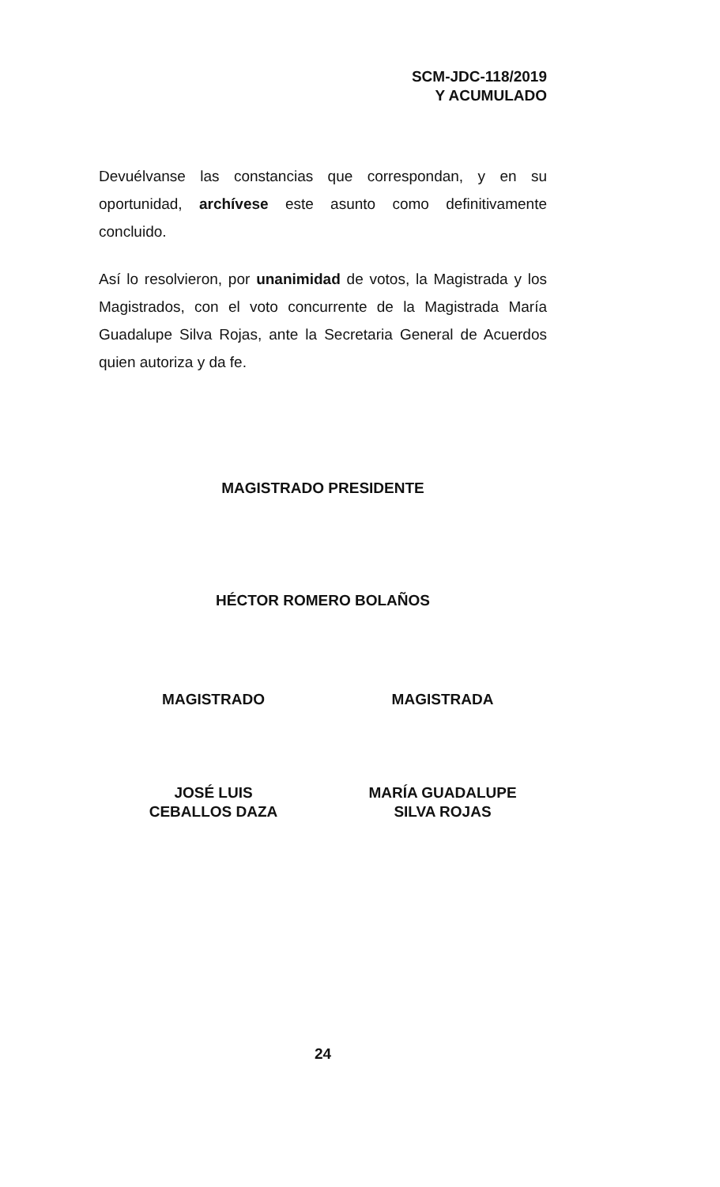SCM-JDC-118/2019
Y ACUMULADO
Devuélvanse las constancias que correspondan, y en su oportunidad, archívese este asunto como definitivamente concluido.
Así lo resolvieron, por unanimidad de votos, la Magistrada y los Magistrados, con el voto concurrente de la Magistrada María Guadalupe Silva Rojas, ante la Secretaria General de Acuerdos quien autoriza y da fe.
MAGISTRADO PRESIDENTE
HÉCTOR ROMERO BOLAÑOS
MAGISTRADO MAGISTRADA
JOSÉ LUIS
CEBALLOS DAZA
MARÍA GUADALUPE
SILVA ROJAS
24